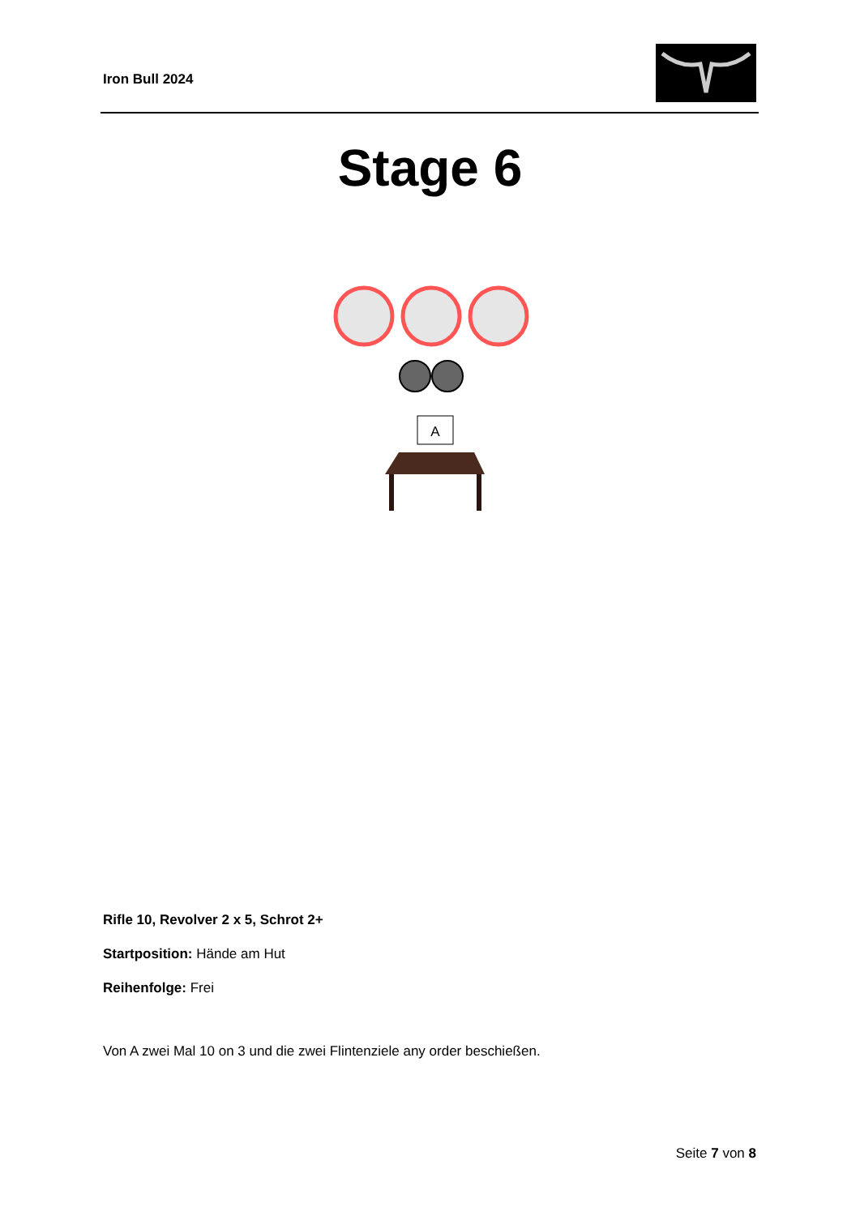Iron Bull 2024
Stage 6
A
Rifle 10, Revolver 2 x 5, Schrot 2+
Startposition: Hände am Hut
Reihenfolge: Frei
Von A zwei Mal 10 on 3 und die zwei Flintenziele any order beschießen.
Seite 7 von 8